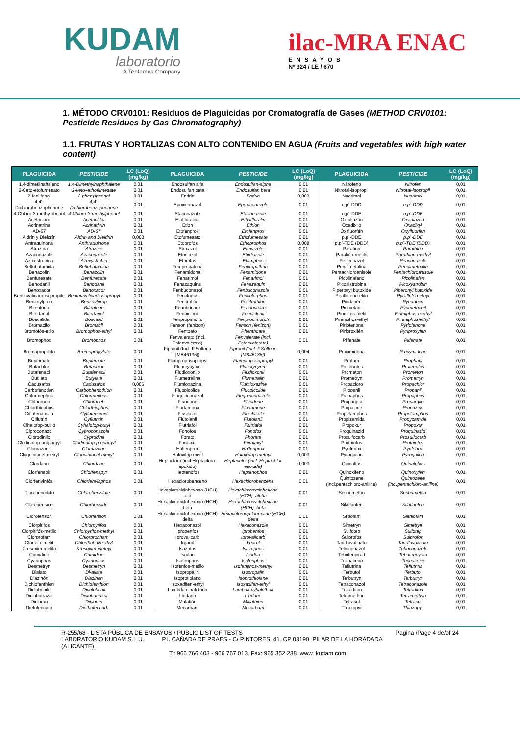KUDAM
laboratorio
A Tentamus Company
ilac-MRA ENAC
ENSAYOS
Nº 324 / LE / 670
1. MÉTODO CRV0101: Residuos de Plaguicidas por Cromatografía de Gases (METHOD CRV0101: Pesticide Residues by Gas Chromatography)
1.1. FRUTAS Y HORTALIZAS CON ALTO CONTENIDO EN AGUA (Fruits and vegetables with high water content)
| PLAGUICIDA | PESTICIDE | LC (LoQ) (mg/kg) | PLAGUICIDA | PESTICIDE | LC (LoQ) (mg/kg) | PLAGUICIDA | PESTICIDE | LC (LoQ) (mg/kg) |
| --- | --- | --- | --- | --- | --- | --- | --- | --- |
| 1,4-dimetilnaftaleno | 1,4-Dimethylnaphthalene | 0,01 | Endosulfan alfa | Endosulfan-alpha | 0,01 | Nitrofeno | Nitrofen | 0,01 |
| 2-Ceto-etofumesato | 2-keto–ethofumesate | 0,01 | Endosulfan beta | Endosulfan beta | 0,01 | Nitrotal-isopropil | Nitrotal-isopropil | 0,01 |
| 2-fenilfenol | 2-phenylphenol | 0,01 | Endrin | Endrin | 0,003 | Nuarimol | Nuarimol | 0,01 |
| 4,4'-Dichlorobenzophenone | 4,4'-Dichlorobenzophenone | 0,01 | Epoxiconazol | Epoxiconazole | 0,01 | o,p´-DDD | o,p´-DDD | 0,01 |
| 4-Chloro-3-methylphenol | 4-Chloro-3-methylphenol | 0,01 | Etaconazole | Etaconazole | 0,01 | o,p´-DDE | o,p´-DDE | 0,01 |
| Acetocloro | Acetochlor | 0,01 | Etalfluralina | Ethalfluralin | 0,01 | Oxadiazón | Oxadiazon | 0,01 |
| Acrinatrina | Acrinathrin | 0,01 | Etion | Ethion | 0,01 | Oxadixilo | Oxadixyl | 0,01 |
| AD-67 | AD-67 | 0,01 | Etofenprox | Etofenprox | 0,01 | Oxifluorfén | Oxyfluorfen | 0,01 |
| Aldrín y Dieldrín | Aldrin and Dieldrin | 0,003 | Etofumesato | Ethofumesate | 0,01 | p,p´-DDE | p,p´-DDE | 0,01 |
| Antraquinona | Anthraquinone | 0,01 | Etoprofos | Ethoprophos | 0,008 | p,p´-TDE (DDD) | p,p´-TDE (DDD) | 0,01 |
| Atrazina | Atrazine | 0,01 | Etoxazol | Etoxazole | 0,01 | Paratión | Parathion | 0,01 |
| Azaconazole | Azaconazole | 0,01 | Etridiazol | Etridiazole | 0,01 | Paratión-metilo | Parathion-methyl | 0,01 |
| Azoxistrobina | Azoxystrobin | 0,01 | Etrimfos | Etrimphos | 0,01 | Penconazol | Penconazole | 0,01 |
| Beflubutamida | Beflubutamida | 0,01 | Fempropatrina | Fenpropathrin | 0,01 | Pendimetalina | Pendimethalin | 0,01 |
| Benazolin | Benazolin | 0,01 | Fenamidona | Fenamidone | 0,01 | Pentachloroanisole | Pentachloroanisole | 0,01 |
| Benfuresate | Benfuresate | 0,01 | Fenarimol | Fenarimol | 0,01 | Picolinafeno | Picolinafen | 0,01 |
| Benodanil | Benodanil | 0,01 | Fenazaquina | Fenazaquin | 0,01 | Picoxistrobina | Picoxystrobin | 0,01 |
| Benoxacor | Benoxacor | 0,01 | Fenbuconazol | Fenbuconazole | 0,01 | Piperonyl butoxide | Piperonyl butoxide | 0,01 |
| Bentiavalicarb-isopropilo | Benthiavalicarb-isopropyl | 0,01 | Fenclorfos | Fenchlorphos | 0,01 | Piraflufeno-etilo | Pyraflufen-ethyl | 0,01 |
| Benzoylprop | Benzoylprop | 0,01 | Fenitrotión | Fenitrothion | 0,01 | Piridabén | Pyridaben | 0,01 |
| Bifentrina | Bifenthrin | 0,01 | Fenobucarb | Fenobucarb | 0,01 | Pirimetanil | Pyrimethanil | 0,01 |
| Bitertanol | Bitertanol | 0,01 | Fenpiclonil | Fenpiclonil | 0,01 | Pirimifos-metil | Pirimiphos-methyl | 0,01 |
| Boscalida | Boscalid | 0,01 | Fenpropimorfo | Fenpropimorph | 0,01 | Pirimiphos-ethyl | Pirimiphos-ethyl | 0,01 |
| Bromacilo | Bromacil | 0,01 | Fenson (fenizon) | Fenson (fenizon) | 0,01 | Piriofenona | Pyriofenone | 0,01 |
| Bromofós-etilo | Bromophos-ethyl | 0,01 | Fentoato | Phenthoate | 0,01 | Piriproxifén | Pyriproxyfen | 0,01 |
| Bromophos | Bromophos | 0,01 | Fenvalerato (incl. Esfenvalerato) | Fenvalerate (incl. Esfenvalerate) | 0,01 | Plifenate | Plifenate | 0,01 |
| Bromopropilato | Bromopropylate | 0,01 | Fipronil (Incl. F.Sulfona [MB46136]) | Fipronil (Incl. F.Sulfone [MB46136]) | 0,004 | Procimidona | Procymidone | 0,01 |
| Bupirimato | Bupirimate | 0,01 | Flamprop-isopropyl | Flamprop-isopropyl | 0,01 | Profam | Propham | 0,01 |
| Butachlor | Butachlor | 0,01 | Fluacrypyrim | Fluacrypyrim | 0,01 | Profenofós | Profenofos | 0,01 |
| Butafenacil | Butafenacil | 0,01 | Fludioxonilo | Fludioxonil | 0,01 | Prometon | Prometon | 0,01 |
| Butilato | Butylate | 0,01 | Flumetralina | Flumetralin | 0,01 | Prometryn | Prometryn | 0,01 |
| Cadusafos | Cadusafos | 0,006 | Flumioxazina | Flumioxazine | 0,01 | Propacloro | Propachlor | 0,01 |
| Carbofenotion | Carbophenothion | 0,01 | Fluopicolide | Fluopicolide | 0,01 | Propanil | Propanil | 0,01 |
| Chlormephos | Chlormephos | 0,01 | Fluquinconazol | Fluquinconazole | 0,01 | Propaphos | Propaphos | 0,01 |
| Chloroneb | Chloroneb | 0,01 | Fluridone | Fluridone | 0,01 | Propargita | Propargite | 0,01 |
| Chlorthiophos | Chlorthiophos | 0,01 | Flurtamona | Flurtamone | 0,01 | Propazine | Propazine | 0,01 |
| Ciflufenamida | Cyflufenamid | 0,01 | Flusilazol | Flusilazole | 0,01 | Propetamphos | Propetamphos | 0,01 |
| Ciflutrin | Cyfluthrin | 0,01 | Flutolanil | Flutolanil | 0,01 | Propizamida | Propyzamide | 0,01 |
| Cihalofop-butilo | Cyhalofop-butyl | 0,01 | Flutriafol | Flutriafol | 0,01 | Propoxur | Propoxur | 0,01 |
| Ciproconazol | Cyproconazole | 0,01 | Fonofos | Fonofos | 0,01 | Proquinazid | Proquinazid | 0,01 |
| Ciprodinilo | Cyprodinil | 0,01 | Forato | Phorate | 0,01 | Prosulfocarb | Prosulfocarb | 0,01 |
| Clodinafop-propargyl | Clodinafop-propargyl | 0,01 | Furalaxil | Furalaxyl | 0,01 | Prothiofos | Prothiofos | 0,01 |
| Clomazona | Clomazone | 0,01 | Halfenprox | Halfenprox | 0,01 | Pyrifenox | Pyrifenox | 0,01 |
| Cloquintocet mexyl | Cloquintocet mexyl | 0,01 | Haloxifop metil | Haloxyfop-methyl | 0,003 | Pyroquilon | Pyroquilon | 0,01 |
| Clordano | Chlordane | 0,01 | Heptacloro (incl.Heptacloro-epóxido) | Heptachlor (incl. Heptachlor epoxide) | 0,003 | Quinalfós | Quinalphos | 0,01 |
| Clorfenapir | Chlorfenapyr | 0,01 | Heptenofos | Heptenophos | 0,01 | Quinoxifeno | Quinoxyfen | 0,01 |
| Clorfenvinfós | Chlorfenvinphos | 0,01 | Hexaclorobenceno | Hexachlorobenzene | 0,01 | Quintozene (incl.pentachloro-aniline) | Quintozene (incl.pentachloro-aniline) | 0,01 |
| Clorobencilato | Chlorobenzilate | 0,01 | Hexaclorociclohexano (HCH) alfa | Hexachlorocyclohexane (HCH), alpha | 0,01 | Secbumeton | Secbumeton | 0,01 |
| Clorobenside | Chlorbenside | 0,01 | Hexaclorociclohexano (HCH) beta | Hexachlorocyclohexane (HCH), beta | 0,01 | Silafluofen | Silafluofen | 0,01 |
| Clorofensón | Chlorfenson | 0,01 | Hexaclorociclohexano (HCH) delta | Hexachlorocyclohexane (HCH) delta | 0,01 | Siltiofam | Silthiofam | 0,01 |
| Clorpirifos | Chlorpyrifos | 0,01 | Hexaconazol | Hexaconazole | 0,01 | Simetryn | Simetryn | 0,01 |
| Clorpirifós-metilo | Chlorpyrifos-methyl | 0,01 | Iprobenfos | Iprobenfos | 0,01 | Sulfotep | Sulfotep | 0,01 |
| Clorprofam | Chlorpropham | 0,01 | Iprovalicarb | Iprovalicarb | 0,01 | Sulprofos | Sulprofos | 0,01 |
| Clortal dimetil | Chlorthal-dimethyl | 0,01 | Irgarol | Irgarol | 0,01 | Tau fluvalinato | Tau-fluvalinate | 0,01 |
| Cresoxim-metilo | Kresoxim-methyl | 0,01 | Isazofos | Isazophos | 0,01 | Tebuconazol | Tebuconazole | 0,01 |
| Crimidine | Crimidine | 0,01 | Isodrin | Isodrin | 0,01 | Tebufenpirad | Tebufenpyrad | 0,01 |
| Cyanophos | Cyanophos | 0,01 | Isofenphos | Isofenphos | 0,01 | Tecnaceno | Tecnazene | 0,01 |
| Desmetryn | Desmetryn | 0,01 | Isofenfos-metilo | Isofenphos-methyl | 0,01 | Teflutrina | Tefluthrin | 0,01 |
| Dialato | Di-allate | 0,01 | Isopropalin | Isopropalin | 0,01 | Terbutol | Terbutol | 0,01 |
| Diazinón | Diazinon | 0,01 | Isoprotiolano | Isoprothiolane | 0,01 | Terbutryn | Terbutryn | 0,01 |
| Dichlofenthion | Dichlofenthion | 0,01 | Isoxadifen-ethyl | Isoxadifen-ethyl | 0,01 | Tetraconazol | Tetraconazole | 0,01 |
| Diclobenilo | Dichlobenil | 0,01 | Lambda-cihalotrina | Lambda-cyhalothrin | 0,01 | Tetradifón | Tetradifon | 0,01 |
| Diclobutrazol | Diclobutrazol | 0,01 | Lindano | Lindane | 0,01 | Tetramethrin | Tetramethrin | 0,01 |
| Diclorán | Dicloran | 0,01 | Malatión | Malathion | 0,01 | Tetrasul | Tetrasul | 0,01 |
| Dietofencarb | Diethofencarb | 0,01 | Mecarbam | Mecarbam | 0,01 | Thiazopyr | Thiazopyr | 0,01 |
R-255/68 - LISTA PÚBLICA DE ENSAYOS / PUBLIC LIST OF TESTS
LABORATORIO KUDAM S.L.U. P.I. CAÑADA DE PRAES - C/ PINTORES, 41. CP 03190. PILAR DE LA HORADADA (ALICANTE).
T.: 966 766 403 - 966 767 013. Fax: 965 352 238. www. kudam.com
Pagina /Page 4 de/of 24